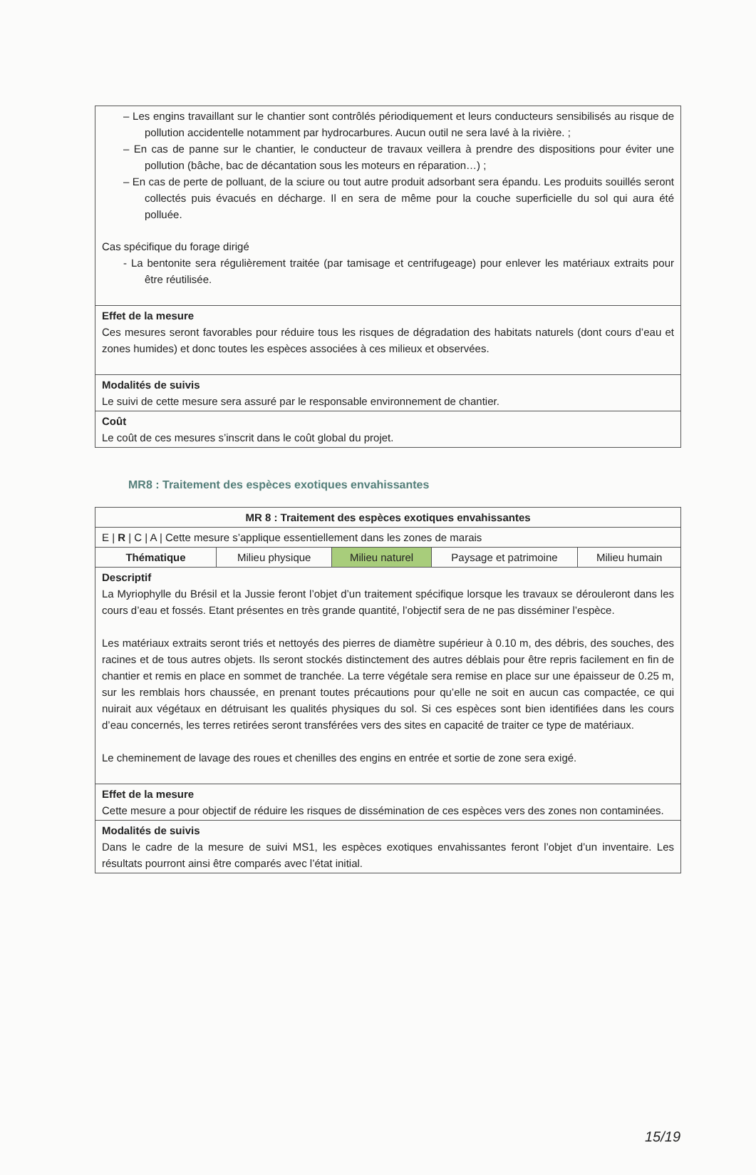| – Les engins travaillant sur le chantier sont contrôlés périodiquement et leurs conducteurs sensibilisés au risque de pollution accidentelle notamment par hydrocarbures. Aucun outil ne sera lavé à la rivière. ; – En cas de panne sur le chantier, le conducteur de travaux veillera à prendre des dispositions pour éviter une pollution (bâche, bac de décantation sous les moteurs en réparation…) ; – En cas de perte de polluant, de la sciure ou tout autre produit adsorbant sera épandu. Les produits souillés seront collectés puis évacués en décharge. Il en sera de même pour la couche superficielle du sol qui aura été polluée. Cas spécifique du forage dirigé - La bentonite sera régulièrement traitée (par tamisage et centrifugeage) pour enlever les matériaux extraits pour être réutilisée. |
| Effet de la mesure Ces mesures seront favorables pour réduire tous les risques de dégradation des habitats naturels (dont cours d’eau et zones humides) et donc toutes les espèces associées à ces milieux et observées. |
| Modalités de suivis Le suivi de cette mesure sera assuré par le responsable environnement de chantier. |
| Coût Le coût de ces mesures s’inscrit dans le coût global du projet. |
MR8 : Traitement des espèces exotiques envahissantes
| MR 8 : Traitement des espèces exotiques envahissantes | | | | |
| --- | --- | --- | --- | --- |
| E / R / C / A / Cette mesure s’applique essentiellement dans les zones de marais | | | | |
| Thématique | Milieu physique | Milieu naturel | Paysage et patrimoine | Milieu humain |
| Descriptif La Myriophylle du Brésil et la Jussie feront l’objet d’un traitement spécifique lorsque les travaux se dérouleront dans les cours d’eau et fossés. Etant présentes en très grande quantité, l’objectif sera de ne pas disséminer l’espèce. Les matériaux extraits seront triés et nettoyés des pierres de diamètre supérieur à 0.10 m, des débris, des souches, des racines et de tous autres objets. Ils seront stockés distinctement des autres déblais pour être repris facilement en fin de chantier et remis en place en sommet de tranchée. La terre végétale sera remise en place sur une épaisseur de 0.25 m, sur les remblais hors chaussée, en prenant toutes précautions pour qu’elle ne soit en aucun cas compactée, ce qui nuirait aux végétaux en détruisant les qualités physiques du sol. Si ces espèces sont bien identifiées dans les cours d’eau concernés, les terres retirées seront transférées vers des sites en capacité de traiter ce type de matériaux. Le cheminement de lavage des roues et chenilles des engins en entrée et sortie de zone sera exigé. | | | | |
| Effet de la mesure Cette mesure a pour objectif de réduire les risques de dissémination de ces espèces vers des zones non contaminées. | | | | |
| Modalités de suivis Dans le cadre de la mesure de suivi MS1, les espèces exotiques envahissantes feront l’objet d’un inventaire. Les résultats pourront ainsi être comparés avec l’état initial. | | | | |
15/19